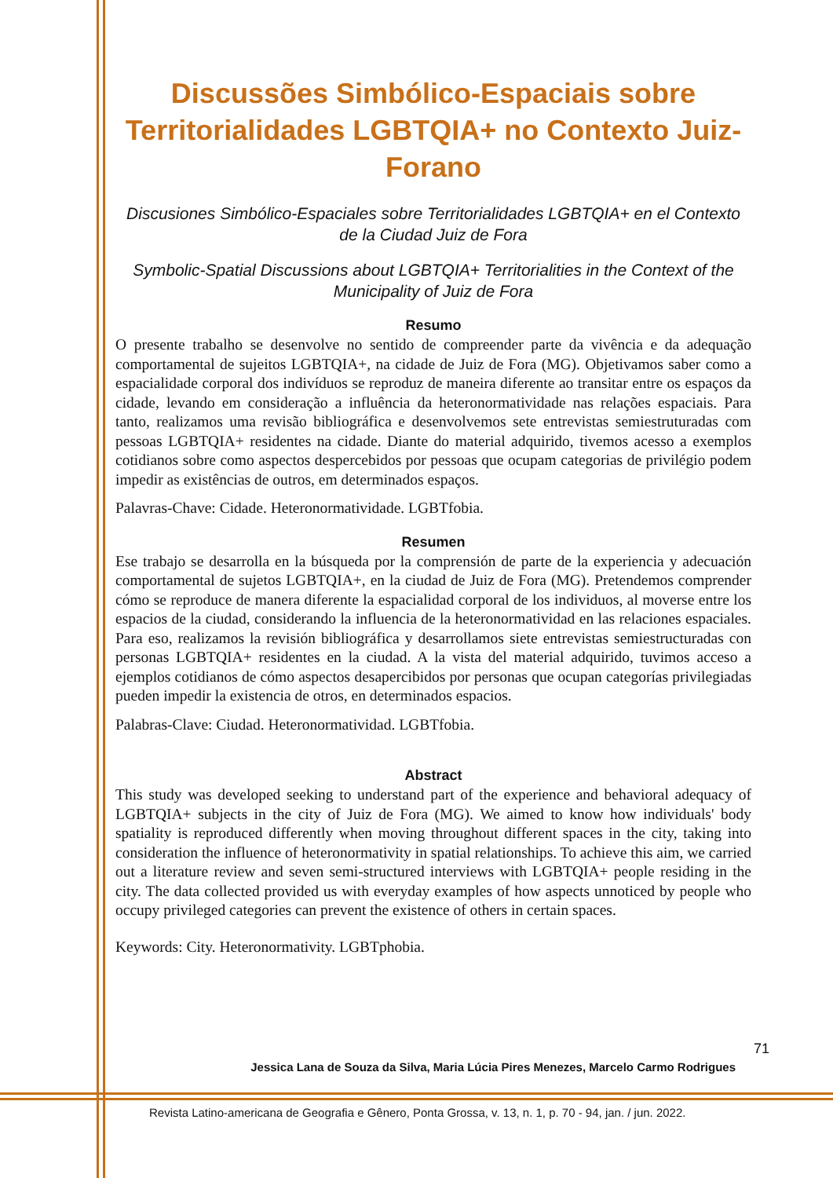Discussões Simbólico-Espaciais sobre Territorialidades LGBTQIA+ no Contexto Juiz-Forano
Discusiones Simbólico-Espaciales sobre Territorialidades LGBTQIA+ en el Contexto de la Ciudad Juiz de Fora
Symbolic-Spatial Discussions about LGBTQIA+ Territorialities in the Context of the Municipality of Juiz de Fora
Resumo
O presente trabalho se desenvolve no sentido de compreender parte da vivência e da adequação comportamental de sujeitos LGBTQIA+, na cidade de Juiz de Fora (MG). Objetivamos saber como a espacialidade corporal dos indivíduos se reproduz de maneira diferente ao transitar entre os espaços da cidade, levando em consideração a influência da heteronormatividade nas relações espaciais. Para tanto, realizamos uma revisão bibliográfica e desenvolvemos sete entrevistas semiestruturadas com pessoas LGBTQIA+ residentes na cidade. Diante do material adquirido, tivemos acesso a exemplos cotidianos sobre como aspectos despercebidos por pessoas que ocupam categorias de privilégio podem impedir as existências de outros, em determinados espaços.
Palavras-Chave: Cidade. Heteronormatividade. LGBTfobia.
Resumen
Ese trabajo se desarrolla en la búsqueda por la comprensión de parte de la experiencia y adecuación comportamental de sujetos LGBTQIA+, en la ciudad de Juiz de Fora (MG). Pretendemos comprender cómo se reproduce de manera diferente la espacialidad corporal de los individuos, al moverse entre los espacios de la ciudad, considerando la influencia de la heteronormatividad en las relaciones espaciales. Para eso, realizamos la revisión bibliográfica y desarrollamos siete entrevistas semiestructuradas con personas LGBTQIA+ residentes en la ciudad. A la vista del material adquirido, tuvimos acceso a ejemplos cotidianos de cómo aspectos desapercibidos por personas que ocupan categorías privilegiadas pueden impedir la existencia de otros, en determinados espacios.
Palabras-Clave: Ciudad. Heteronormatividad. LGBTfobia.
Abstract
This study was developed seeking to understand part of the experience and behavioral adequacy of LGBTQIA+ subjects in the city of Juiz de Fora (MG). We aimed to know how individuals' body spatiality is reproduced differently when moving throughout different spaces in the city, taking into consideration the influence of heteronormativity in spatial relationships. To achieve this aim, we carried out a literature review and seven semi-structured interviews with LGBTQIA+ people residing in the city. The data collected provided us with everyday examples of how aspects unnoticed by people who occupy privileged categories can prevent the existence of others in certain spaces.
Keywords: City. Heteronormativity. LGBTphobia.
71
Jessica Lana de Souza da Silva, Maria Lúcia Pires Menezes, Marcelo Carmo Rodrigues
Revista Latino-americana de Geografia e Gênero, Ponta Grossa, v. 13, n. 1, p. 70 - 94, jan. / jun. 2022.